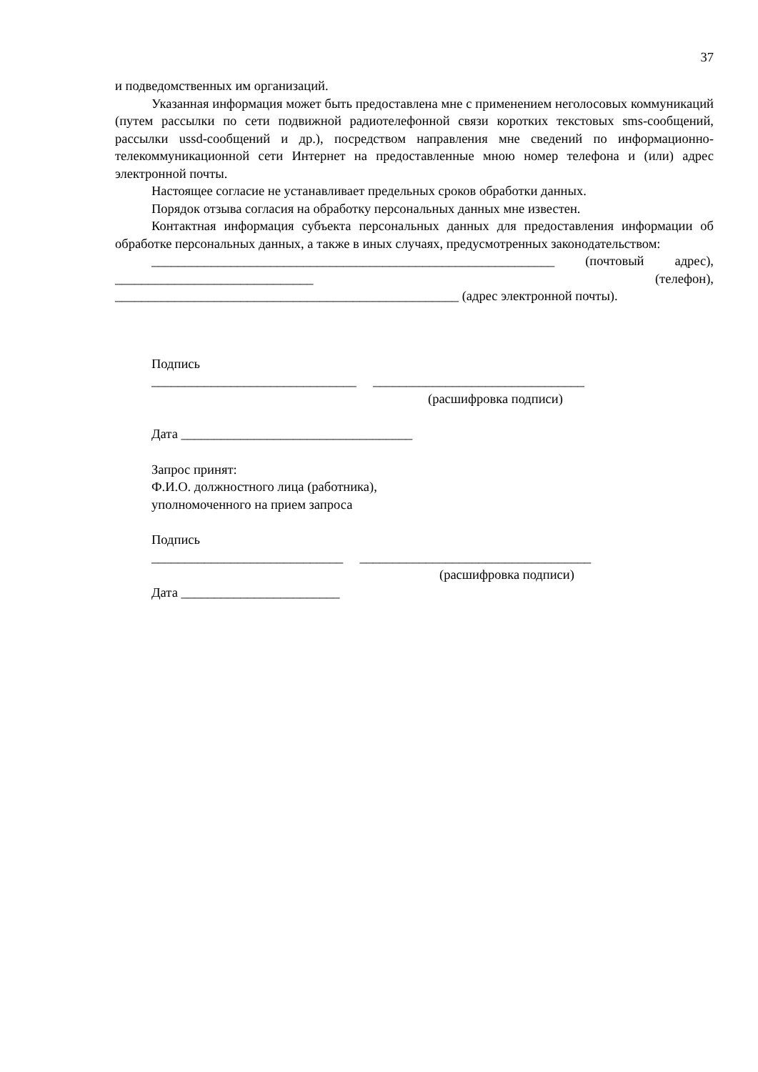37
и подведомственных им организаций.
Указанная информация может быть предоставлена мне с применением неголосовых коммуникаций (путем рассылки по сети подвижной радиотелефонной связи коротких текстовых sms-сообщений, рассылки ussd-сообщений и др.), посредством направления мне сведений по информационно-телекоммуникационной сети Интернет на предоставленные мною номер телефона и (или) адрес электронной почты.
Настоящее согласие не устанавливает предельных сроков обработки данных.
Порядок отзыва согласия на обработку персональных данных мне известен.
Контактная информация субъекта персональных данных для предоставления информации об обработке персональных данных, а также в иных случаях, предусмотренных законодательством:
_____________________________________________________________ (почтовый адрес), ______________________________ (телефон), ____________________________________________________ (адрес электронной почты).
Подпись
_______________________________ ________________________________
(расшифровка подписи)
Дата ___________________________________
Запрос принят:
Ф.И.О. должностного лица (работника),
уполномоченного на прием запроса
Подпись
_____________________________ ___________________________________
(расшифровка подписи)
Дата ________________________